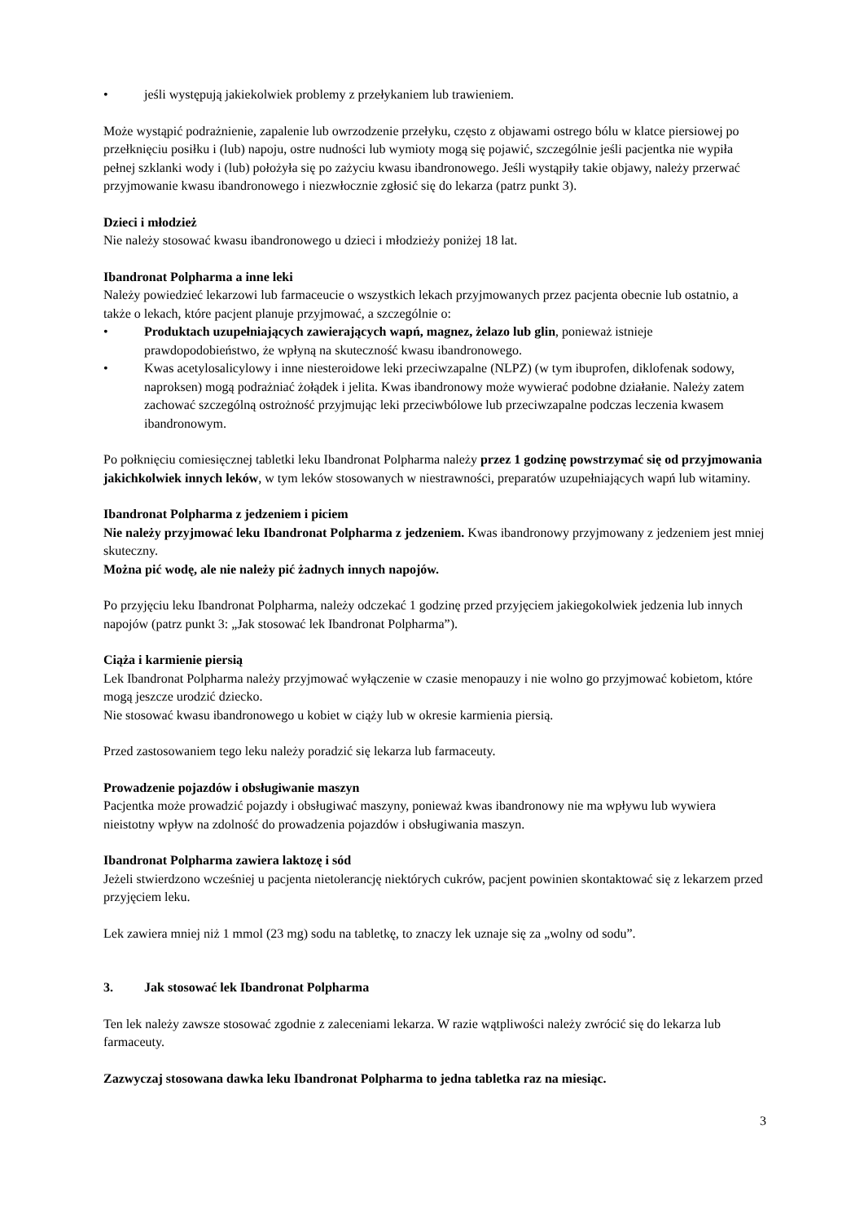• jeśli występują jakiekolwiek problemy z przełykaniem lub trawieniem.
Może wystąpić podrażnienie, zapalenie lub owrzodzenie przełyku, często z objawami ostrego bólu w klatce piersiowej po przełknięciu posiłku i (lub) napoju, ostre nudności lub wymioty mogą się pojawić, szczególnie jeśli pacjentka nie wypiła pełnej szklanki wody i (lub) położyła się po zażyciu kwasu ibandronowego. Jeśli wystąpiły takie objawy, należy przerwać przyjmowanie kwasu ibandronowego i niezwłocznie zgłosić się do lekarza (patrz punkt 3).
Dzieci i młodzież
Nie należy stosować kwasu ibandronowego u dzieci i młodzieży poniżej 18 lat.
Ibandronat Polpharma a inne leki
Należy powiedzieć lekarzowi lub farmaceucie o wszystkich lekach przyjmowanych przez pacjenta obecnie lub ostatnio, a także o lekach, które pacjent planuje przyjmować, a szczególnie o:
• Produktach uzupełniających zawierających wapń, magnez, żelazo lub glin, ponieważ istnieje prawdopodobieństwo, że wpłyną na skuteczność kwasu ibandronowego.
• Kwas acetylosalicylowy i inne niesteroidowe leki przeciwzapalne (NLPZ) (w tym ibuprofen, diklofenak sodowy, naproksen) mogą podrażniać żołądek i jelita. Kwas ibandronowy może wywierać podobne działanie. Należy zatem zachować szczególną ostrożność przyjmując leki przeciwbólowe lub przeciwzapalne podczas leczenia kwasem ibandronowym.
Po połknięciu comiesięcznej tabletki leku Ibandronat Polpharma należy przez 1 godzinę powstrzymać się od przyjmowania jakichkolwiek innych leków, w tym leków stosowanych w niestrawności, preparatów uzupełniających wapń lub witaminy.
Ibandronat Polpharma z jedzeniem i piciem
Nie należy przyjmować leku Ibandronat Polpharma z jedzeniem. Kwas ibandronowy przyjmowany z jedzeniem jest mniej skuteczny.
Można pić wodę, ale nie należy pić żadnych innych napojów.
Po przyjęciu leku Ibandronat Polpharma, należy odczekać 1 godzinę przed przyjęciem jakiegokolwiek jedzenia lub innych napojów (patrz punkt 3: „Jak stosować lek Ibandronat Polpharma”).
Ciąża i karmienie piersią
Lek Ibandronat Polpharma należy przyjmować wyłączenie w czasie menopauzy i nie wolno go przyjmować kobietom, które mogą jeszcze urodzić dziecko.
Nie stosować kwasu ibandronowego u kobiet w ciąży lub w okresie karmienia piersią.
Przed zastosowaniem tego leku należy poradzić się lekarza lub farmaceuty.
Prowadzenie pojazdów i obsługiwanie maszyn
Pacjentka może prowadzić pojazdy i obsługiwać maszyny, ponieważ kwas ibandronowy nie ma wpływu lub wywiera nieistotny wpływ na zdolność do prowadzenia pojazdów i obsługiwania maszyn.
Ibandronat Polpharma zawiera laktozę i sód
Jeżeli stwierdzono wcześniej u pacjenta nietolerancję niektórych cukrów, pacjent powinien skontaktować się z lekarzem przed przyjęciem leku.
Lek zawiera mniej niż 1 mmol (23 mg) sodu na tabletkę, to znaczy lek uznaje się za „wolny od sodu”.
3. Jak stosować lek Ibandronat Polpharma
Ten lek należy zawsze stosować zgodnie z zaleceniami lekarza. W razie wątpliwości należy zwrócić się do lekarza lub farmaceuty.
Zazwyczaj stosowana dawka leku Ibandronat Polpharma to jedna tabletka raz na miesiąc.
3